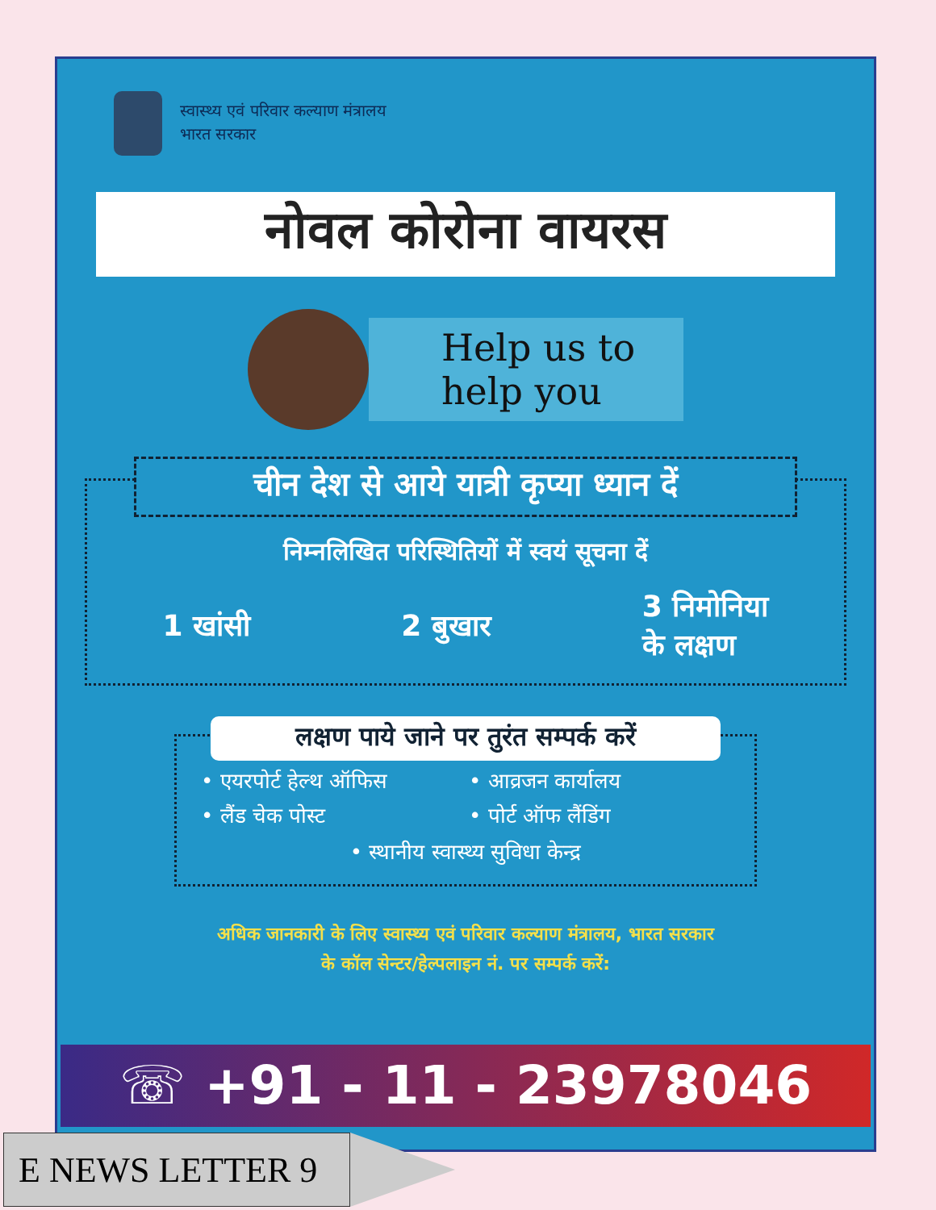स्वास्थ्य एवं परिवार कल्याण मंत्रालय
भारत सरकार
नोवल कोरोना वायरस
Help us to
help you
चीन देश से आये यात्री कृप्या ध्यान दें
निम्नलिखित परिस्थितियों में स्वयं सूचना दें
1 खांसी 2 बुखार 3 निमोनिया
के लक्षण
लक्षण पाये जाने पर तुरंत सम्पर्क करें
• एयरपोर्ट हेल्थ ऑफिस • आव्रजन कार्यालय • लैंड चेक पोस्ट • पोर्ट ऑफ लैंडिंग
• स्थानीय स्वास्थ्य सुविधा केन्द्र
अधिक जानकारी के लिए स्वास्थ्य एवं परिवार कल्याण मंत्रालय, भारत सरकार
के कॉल सेन्टर/हेल्पलाइन नं. पर सम्पर्क करें:
☏ +91 - 11 - 23978046
E NEWS LETTER 9